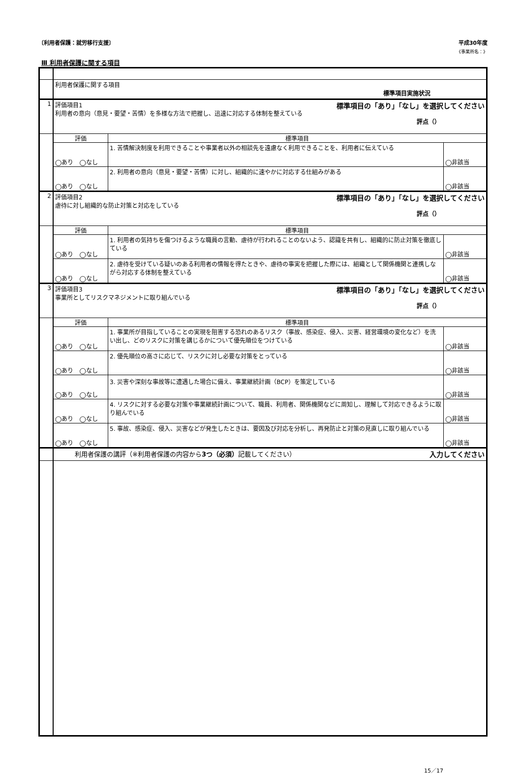〔利用者保護：就労移行支援〕 平成30年度
《事業所名：》
Ⅲ 利用者保護に関する項目
| | 利用者保護に関する項目 標準項目実施状況 | | |
| 1 | 評価項目1 標準項目の「あり」「なし」を選択してください 利用者の意向（意見・要望・苦情）を多様な方法で把握し、迅速に対応する体制を整えている 評点（） | | |
| | 評価 | 標準項目 | |
| | ◯あり ◯なし | 1. 苦情解決制度を利用できることや事業者以外の相談先を遠慮なく利用できることを、利用者に伝えている | ◯非該当 |
| | ◯あり ◯なし | 2. 利用者の意向（意見・要望・苦情）に対し、組織的に速やかに対応する仕組みがある | ◯非該当 |
| 2 | 評価項目2 標準項目の「あり」「なし」を選択してください 虐待に対し組織的な防止対策と対応をしている 評点（） | | |
| | 評価 | 標準項目 | |
| | ◯あり ◯なし | 1. 利用者の気持ちを傷つけるような職員の言動、虐待が行われることのないよう、認識を共有し、組織的に防止対策を徹底している | ◯非該当 |
| | ◯あり ◯なし | 2. 虐待を受けている疑いのある利用者の情報を得たときや、虐待の事実を把握した際には、組織として関係機関と連携しながら対応する体制を整えている | ◯非該当 |
| 3 | 評価項目3 標準項目の「あり」「なし」を選択してください 事業所としてリスクマネジメントに取り組んでいる 評点（） | | |
| | 評価 | 標準項目 | |
| | ◯あり ◯なし | 1. 事業所が目指していることの実現を阻害する恐れのあるリスク（事故、感染症、侵入、災害、経営環境の変化など）を洗い出し、どのリスクに対策を講じるかについて優先順位をつけている | ◯非該当 |
| | ◯あり ◯なし | 2. 優先順位の高さに応じて、リスクに対し必要な対策をとっている | ◯非該当 |
| | ◯あり ◯なし | 3. 災害や深刻な事故等に遭遇した場合に備え、事業継続計画（BCP）を策定している | ◯非該当 |
| | ◯あり ◯なし | 4. リスクに対する必要な対策や事業継続計画について、職員、利用者、関係機関などに周知し、理解して対応できるように取り組んでいる | ◯非該当 |
| | ◯あり ◯なし | 5. 事故、感染症、侵入、災害などが発生したときは、要因及び対応を分析し、再発防止と対策の見直しに取り組んでいる | ◯非該当 |
| | 利用者保護の講評（※利用者保護の内容から 3つ（必須） 記載してください） 入力してください | | |
15／17